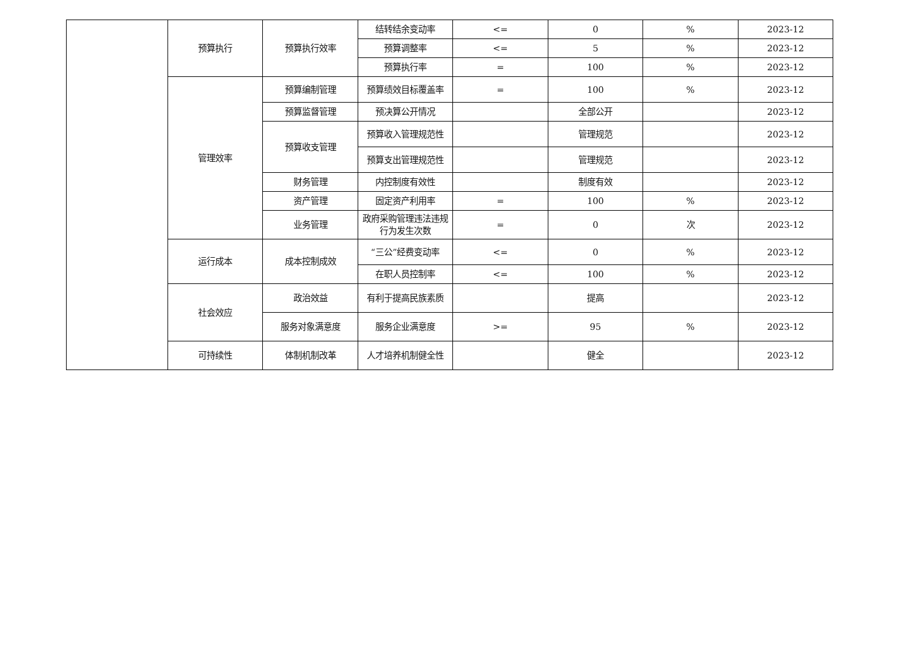| | 预算执行 | 预算执行效率 | 结转结余变动率 | <= | 0 | % | 2023-12 |
| | | | 预算调整率 | <= | 5 | % | 2023-12 |
| | | | 预算执行率 | = | 100 | % | 2023-12 |
| | 管理效率 | 预算编制管理 | 预算绩效目标覆盖率 | = | 100 | % | 2023-12 |
| | | 预算监督管理 | 预决算公开情况 | | 全部公开 | | 2023-12 |
| | | 预算收支管理 | 预算收入管理规范性 | | 管理规范 | | 2023-12 |
| | | | 预算支出管理规范性 | | 管理规范 | | 2023-12 |
| | | 财务管理 | 内控制度有效性 | | 制度有效 | | 2023-12 |
| | | 资产管理 | 固定资产利用率 | = | 100 | % | 2023-12 |
| | | 业务管理 | 政府采购管理违法违规行为发生次数 | = | 0 | 次 | 2023-12 |
| | 运行成本 | 成本控制成效 | “三公”经费变动率 | <= | 0 | % | 2023-12 |
| | | | 在职人员控制率 | <= | 100 | % | 2023-12 |
| | 社会效应 | 政治效益 | 有利于提高民族素质 | | 提高 | | 2023-12 |
| | | 服务对象满意度 | 服务企业满意度 | >= | 95 | % | 2023-12 |
| | 可持续性 | 体制机制改革 | 人才培养机制健全性 | | 健全 | | 2023-12 |